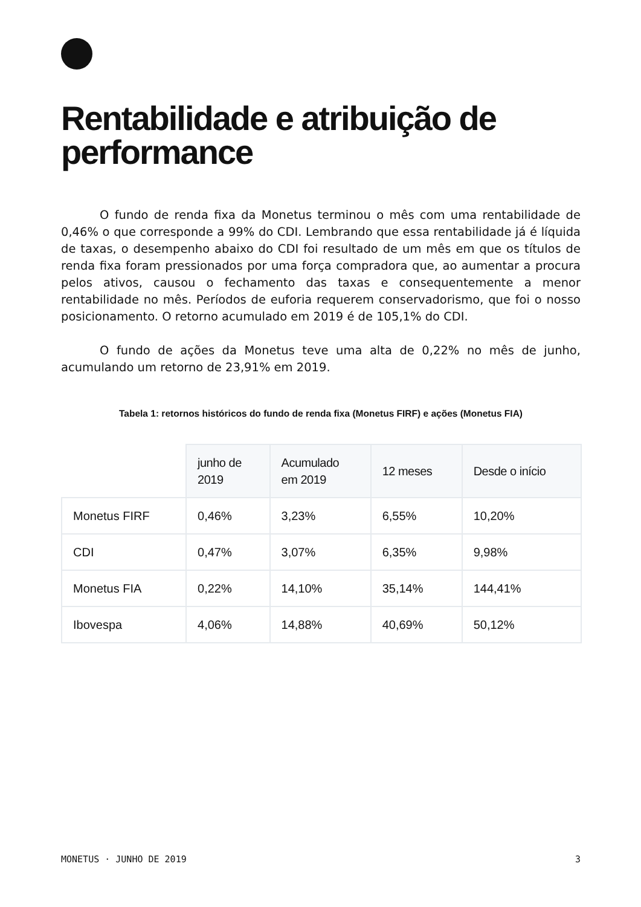Rentabilidade e atribuição de performance
O fundo de renda fixa da Monetus terminou o mês com uma rentabilidade de 0,46% o que corresponde a 99% do CDI. Lembrando que essa rentabilidade já é líquida de taxas, o desempenho abaixo do CDI foi resultado de um mês em que os títulos de renda fixa foram pressionados por uma força compradora que, ao aumentar a procura pelos ativos, causou o fechamento das taxas e consequentemente a menor rentabilidade no mês. Períodos de euforia requerem conservadorismo, que foi o nosso posicionamento. O retorno acumulado em 2019 é de 105,1% do CDI.
O fundo de ações da Monetus teve uma alta de 0,22% no mês de junho, acumulando um retorno de 23,91% em 2019.
Tabela 1: retornos históricos do fundo de renda fixa (Monetus FIRF) e ações (Monetus FIA)
| | junho de 2019 | Acumulado em 2019 | 12 meses | Desde o início |
| --- | --- | --- | --- | --- |
| Monetus FIRF | 0,46% | 3,23% | 6,55% | 10,20% |
| CDI | 0,47% | 3,07% | 6,35% | 9,98% |
| Monetus FIA | 0,22% | 14,10% | 35,14% | 144,41% |
| Ibovespa | 4,06% | 14,88% | 40,69% | 50,12% |
MONETUS · JUNHO DE 2019 3